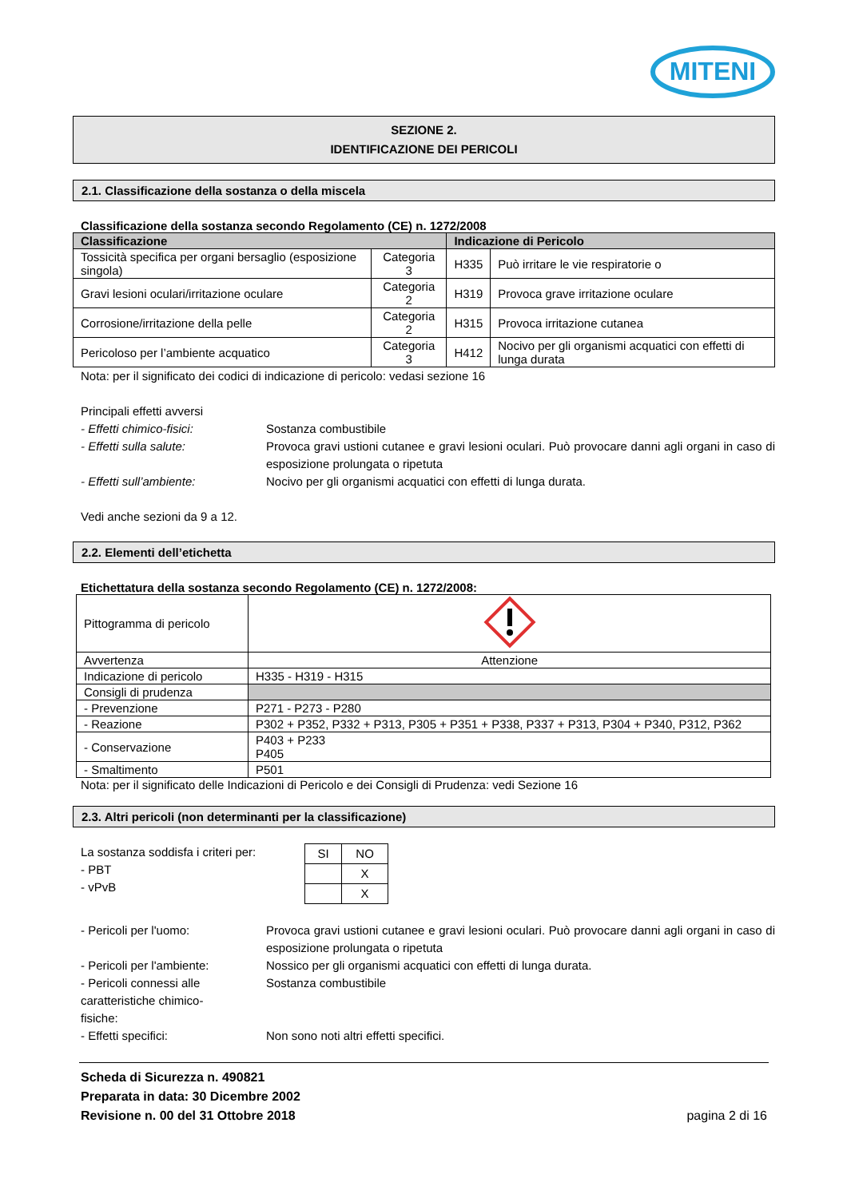MITENI
SEZIONE 2.
IDENTIFICAZIONE DEI PERICOLI
2.1. Classificazione della sostanza o della miscela
Classificazione della sostanza secondo Regolamento (CE) n. 1272/2008
| Classificazione | | Indicazione di Pericolo | |
| --- | --- | --- | --- |
| Tossicità specifica per organi bersaglio (esposizione singola) | Categoria 3 | H335 | Può irritare le vie respiratorie o |
| Gravi lesioni oculari/irritazione oculare | Categoria 2 | H319 | Provoca grave irritazione oculare |
| Corrosione/irritazione della pelle | Categoria 2 | H315 | Provoca irritazione cutanea |
| Pericoloso per l’ambiente acquatico | Categoria 3 | H412 | Nocivo per gli organismi acquatici con effetti di lunga durata |
Nota: per il significato dei codici di indicazione di pericolo: vedasi sezione 16
Principali effetti avversi
- Effetti chimico-fisici: Sostanza combustibile
- Effetti sulla salute: Provoca gravi ustioni cutanee e gravi lesioni oculari. Può provocare danni agli organi in caso di esposizione prolungata o ripetuta
- Effetti sull’ambiente: Nocivo per gli organismi acquatici con effetti di lunga durata.
Vedi anche sezioni da 9 a 12.
2.2. Elementi dell’etichetta
Etichettatura della sostanza secondo Regolamento (CE) n. 1272/2008:
| Pittogramma di pericolo | |
| Avvertenza | Attenzione |
| Indicazione di pericolo | H335 - H319 - H315 |
| Consigli di prudenza | |
| - Prevenzione | P271 - P273 - P280 |
| - Reazione | P302 + P352, P332 + P313, P305 + P351 + P338, P337 + P313, P304 + P340, P312, P362 |
| - Conservazione | P403 + P233 P405 |
| - Smaltimento | P501 |
Nota: per il significato delle Indicazioni di Pericolo e dei Consigli di Prudenza: vedi Sezione 16
2.3. Altri pericoli (non determinanti per la classificazione)
La sostanza soddisfa i criteri per:
- PBT
- vPvB
| SI | NO |
| | X |
| | X |
- Pericoli per l'uomo: Provoca gravi ustioni cutanee e gravi lesioni oculari. Può provocare danni agli organi in caso di esposizione prolungata o ripetuta
- Pericoli per l'ambiente: Nossico per gli organismi acquatici con effetti di lunga durata.
- Pericoli connessi alle caratteristiche chimico-fisiche: Sostanza combustibile
- Effetti specifici: Non sono noti altri effetti specifici.
Scheda di Sicurezza n. 490821
Preparata in data: 30 Dicembre 2002
Revisione n. 00 del 31 Ottobre 2018
pagina 2 di 16